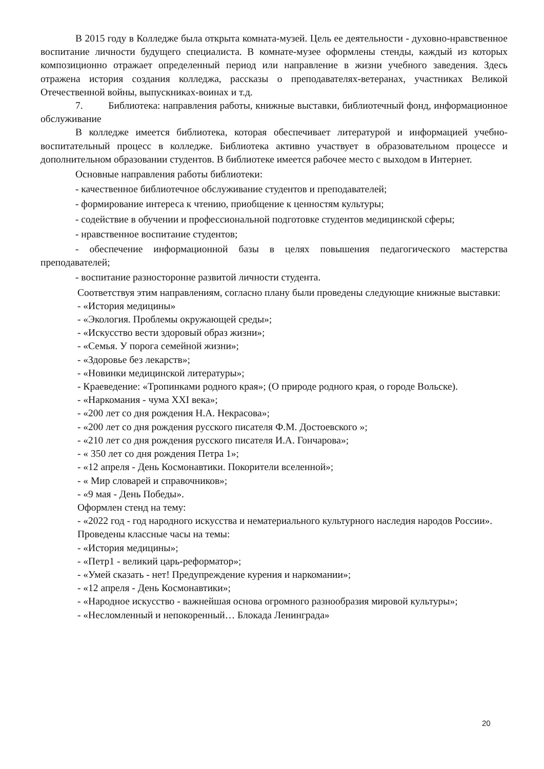В 2015 году в Колледже была открыта комната-музей. Цель ее деятельности - духовно-нравственное воспитание личности будущего специалиста. В комнате-музее оформлены стенды, каждый из которых композиционно отражает определенный период или направление в жизни учебного заведения. Здесь отражена история создания колледжа, рассказы о преподавателях-ветеранах, участниках Великой Отечественной войны, выпускниках-воинах и т.д.
7. Библиотека: направления работы, книжные выставки, библиотечный фонд, информационное обслуживание
В колледже имеется библиотека, которая обеспечивает литературой и информацией учебно-воспитательный процесс в колледже. Библиотека активно участвует в образовательном процессе и дополнительном образовании студентов. В библиотеке имеется рабочее место с выходом в Интернет.
Основные направления работы библиотеки:
- качественное библиотечное обслуживание студентов и преподавателей;
- формирование интереса к чтению, приобщение к ценностям культуры;
- содействие в обучении и профессиональной подготовке студентов медицинской сферы;
- нравственное воспитание студентов;
- обеспечение информационной базы в целях повышения педагогического мастерства преподавателей;
- воспитание разносторонне развитой личности студента.
Соответствуя этим направлениям, согласно плану были проведены следующие книжные выставки:
- «История медицины»
- «Экология. Проблемы окружающей среды»;
- «Искусство вести здоровый образ жизни»;
- «Семья. У порога семейной жизни»;
- «Здоровье без лекарств»;
- «Новинки медицинской литературы»;
- Краеведение: «Тропинками родного края»; (О природе родного края, о городе Вольске).
- «Наркомания - чума XXI века»;
- «200 лет со дня рождения Н.А. Некрасова»;
- «200 лет со дня рождения русского писателя Ф.М. Достоевского »;
- «210 лет со дня рождения русского писателя И.А. Гончарова»;
- « 350 лет со дня рождения Петра 1»;
- «12 апреля - День Космонавтики. Покорители вселенной»;
- « Мир словарей и справочников»;
- «9 мая - День Победы».
Оформлен стенд на тему:
- «2022 год - год народного искусства и нематериального культурного наследия народов России».
Проведены классные часы на темы:
- «История медицины»;
- «Петр1 - великий царь-реформатор»;
- «Умей сказать - нет! Предупреждение курения и наркомании»;
- «12 апреля - День Космонавтики»;
- «Народное искусство - важнейшая основа огромного разнообразия мировой культуры»;
- «Несломленный и непокоренный… Блокада Ленинграда»
20